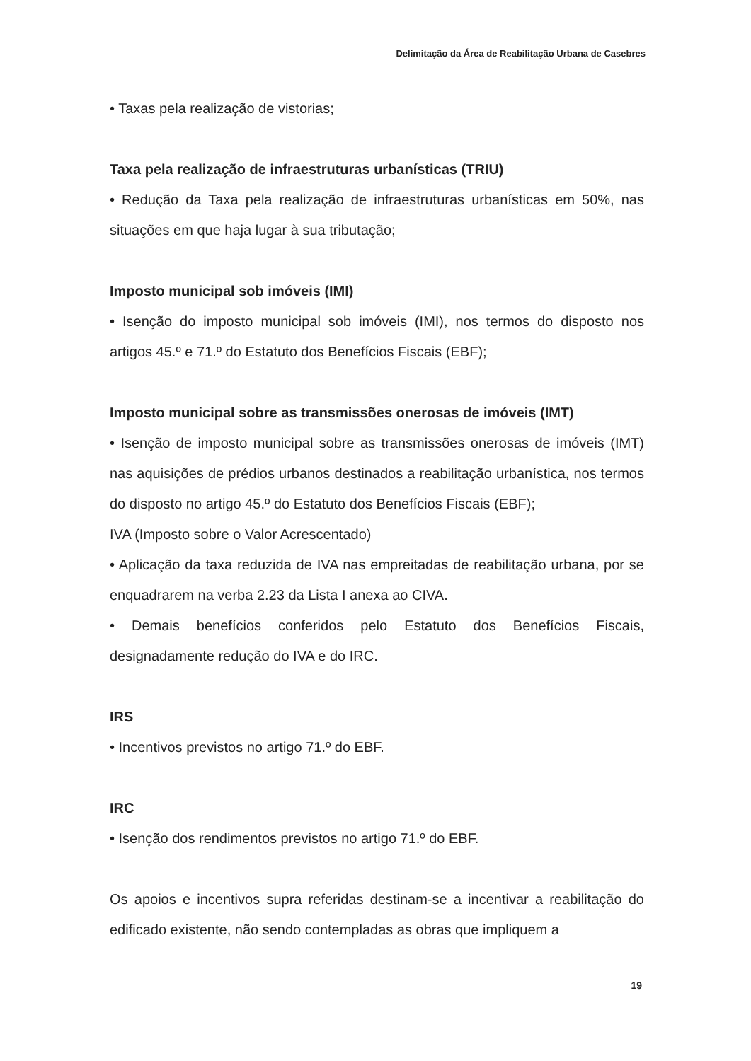Delimitação da Área de Reabilitação Urbana de Casebres
• Taxas pela realização de vistorias;
Taxa pela realização de infraestruturas urbanísticas (TRIU)
• Redução da Taxa pela realização de infraestruturas urbanísticas em 50%, nas situações em que haja lugar à sua tributação;
Imposto municipal sob imóveis (IMI)
• Isenção do imposto municipal sob imóveis (IMI), nos termos do disposto nos artigos 45.º e 71.º do Estatuto dos Benefícios Fiscais (EBF);
Imposto municipal sobre as transmissões onerosas de imóveis (IMT)
• Isenção de imposto municipal sobre as transmissões onerosas de imóveis (IMT) nas aquisições de prédios urbanos destinados a reabilitação urbanística, nos termos do disposto no artigo 45.º do Estatuto dos Benefícios Fiscais (EBF);
IVA (Imposto sobre o Valor Acrescentado)
• Aplicação da taxa reduzida de IVA nas empreitadas de reabilitação urbana, por se enquadrarem na verba 2.23 da Lista I anexa ao CIVA.
• Demais benefícios conferidos pelo Estatuto dos Benefícios Fiscais, designadamente redução do IVA e do IRC.
IRS
• Incentivos previstos no artigo 71.º do EBF.
IRC
• Isenção dos rendimentos previstos no artigo 71.º do EBF.
Os apoios e incentivos supra referidas destinam-se a incentivar a reabilitação do edificado existente, não sendo contempladas as obras que impliquem a
19